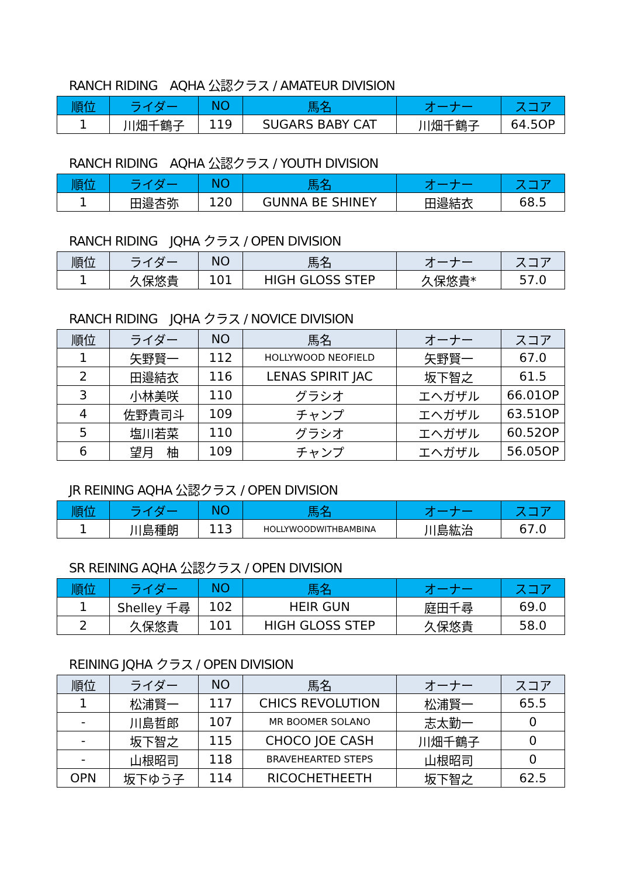RANCH RIDING　AQHA 公認クラス / AMATEUR DIVISION
| 順位 | ライダー | NO | 馬名 | オーナー | スコア |
| --- | --- | --- | --- | --- | --- |
| 1 | 川畑千鶴子 | 119 | SUGARS BABY CAT | 川畑千鶴子 | 64.5OP |
RANCH RIDING　AQHA 公認クラス / YOUTH DIVISION
| 順位 | ライダー | NO | 馬名 | オーナー | スコア |
| --- | --- | --- | --- | --- | --- |
| 1 | 田邉杏弥 | 120 | GUNNA BE SHINEY | 田邉結衣 | 68.5 |
RANCH RIDING　JQHA クラス / OPEN DIVISION
| 順位 | ライダー | NO | 馬名 | オーナー | スコア |
| --- | --- | --- | --- | --- | --- |
| 1 | 久保悠貴 | 101 | HIGH GLOSS STEP | 久保悠貴* | 57.0 |
RANCH RIDING　JQHA クラス / NOVICE DIVISION
| 順位 | ライダー | NO | 馬名 | オーナー | スコア |
| --- | --- | --- | --- | --- | --- |
| 1 | 矢野賢一 | 112 | HOLLYWOOD NEOFIELD | 矢野賢一 | 67.0 |
| 2 | 田邉結衣 | 116 | LENAS SPIRIT JAC | 坂下智之 | 61.5 |
| 3 | 小林美咲 | 110 | グラシオ | エヘガザル | 66.01OP |
| 4 | 佐野貴司斗 | 109 | チャンプ | エヘガザル | 63.51OP |
| 5 | 塩川若菜 | 110 | グラシオ | エヘガザル | 60.52OP |
| 6 | 望月 柚 | 109 | チャンプ | エヘガザル | 56.05OP |
JR REINING AQHA 公認クラス / OPEN DIVISION
| 順位 | ライダー | NO | 馬名 | オーナー | スコア |
| --- | --- | --- | --- | --- | --- |
| 1 | 川島種朗 | 113 | HOLLYWOODWITHBAMBINA | 川島紘治 | 67.0 |
SR REINING AQHA 公認クラス / OPEN DIVISION
| 順位 | ライダー | NO | 馬名 | オーナー | スコア |
| --- | --- | --- | --- | --- | --- |
| 1 | Shelley 千尋 | 102 | HEIR GUN | 庭田千尋 | 69.0 |
| 2 | 久保悠貴 | 101 | HIGH GLOSS STEP | 久保悠貴 | 58.0 |
REINING JQHA クラス / OPEN DIVISION
| 順位 | ライダー | NO | 馬名 | オーナー | スコア |
| --- | --- | --- | --- | --- | --- |
| 1 | 松浦賢一 | 117 | CHICS REVOLUTION | 松浦賢一 | 65.5 |
| - | 川島哲郎 | 107 | MR BOOMER SOLANO | 志太勤一 | 0 |
| - | 坂下智之 | 115 | CHOCO JOE CASH | 川畑千鶴子 | 0 |
| - | 山根昭司 | 118 | BRAVEHEARTED STEPS | 山根昭司 | 0 |
| OPN | 坂下ゆう子 | 114 | RICOCHETHEETH | 坂下智之 | 62.5 |